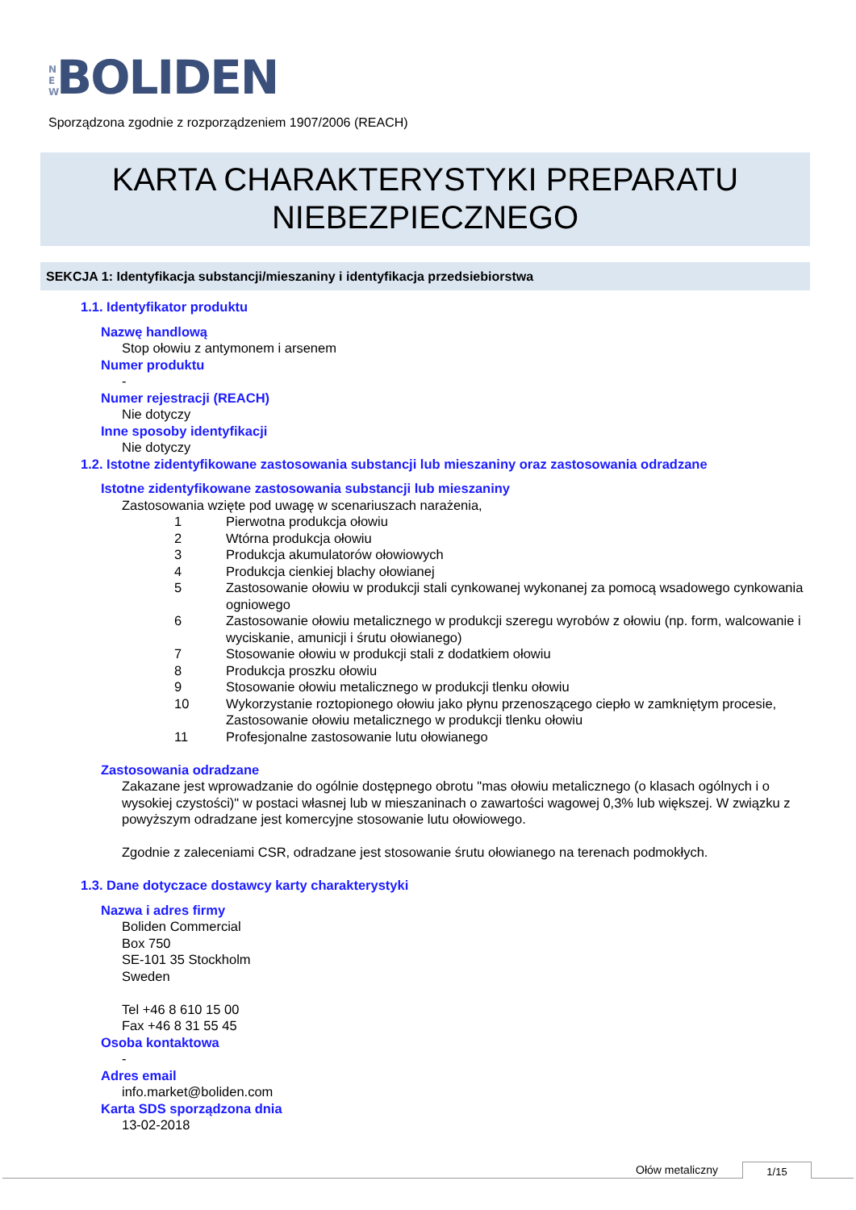N E W BOLIDEN
Sporządzona zgodnie z rozporządzeniem 1907/2006 (REACH)
KARTA CHARAKTERYSTYKI PREPARATU
NIEBEZPIECZNEGO
SEKCJA 1: Identyfikacja substancji/mieszaniny i identyfikacja przedsiebiorstwa
1.1. Identyfikator produktu
Nazwę handlową
Stop ołowiu z antymonem i arsenem
Numer produktu
-
Numer rejestracji (REACH)
Nie dotyczy
Inne sposoby identyfikacji
Nie dotyczy
1.2. Istotne zidentyfikowane zastosowania substancji lub mieszaniny oraz zastosowania odradzane
Istotne zidentyfikowane zastosowania substancji lub mieszaniny
Zastosowania wzięte pod uwagę w scenariuszach narażenia,
1 Pierwotna produkcja ołowiu
2 Wtórna produkcja ołowiu
3 Produkcja akumulatorów ołowiowych
4 Produkcja cienkiej blachy ołowianej
5 Zastosowanie ołowiu w produkcji stali cynkowanej wykonanej za pomocą wsadowego cynkowania ogniowego
6 Zastosowanie ołowiu metalicznego w produkcji szeregu wyrobów z ołowiu (np. form, walcowanie i wyciskanie, amunicji i śrutu ołowianego)
7 Stosowanie ołowiu w produkcji stali z dodatkiem ołowiu
8 Produkcja proszku ołowiu
9 Stosowanie ołowiu metalicznego w produkcji tlenku ołowiu
10 Wykorzystanie roztopionego ołowiu jako płynu przenoszącego ciepło w zamkniętym procesie, Zastosowanie ołowiu metalicznego w produkcji tlenku ołowiu
11 Profesjonalne zastosowanie lutu ołowianego
Zastosowania odradzane
Zakazane jest wprowadzanie do ogólnie dostępnego obrotu "mas ołowiu metalicznego (o klasach ogólnych i o wysokiej czystości)" w postaci własnej lub w mieszaninach o zawartości wagowej 0,3% lub większej. W związku z powyższym odradzane jest komercyjne stosowanie lutu ołowiowego.
Zgodnie z zaleceniami CSR, odradzane jest stosowanie śrutu ołowianego na terenach podmokłych.
1.3. Dane dotyczace dostawcy karty charakterystyki
Nazwa i adres firmy
Boliden Commercial
Box 750
SE-101 35 Stockholm
Sweden
Tel +46 8 610 15 00
Fax +46 8 31 55 45
Osoba kontaktowa
-
Adres email
info.market@boliden.com
Karta SDS sporządzona dnia
13-02-2018
Ołów metaliczny 1/15